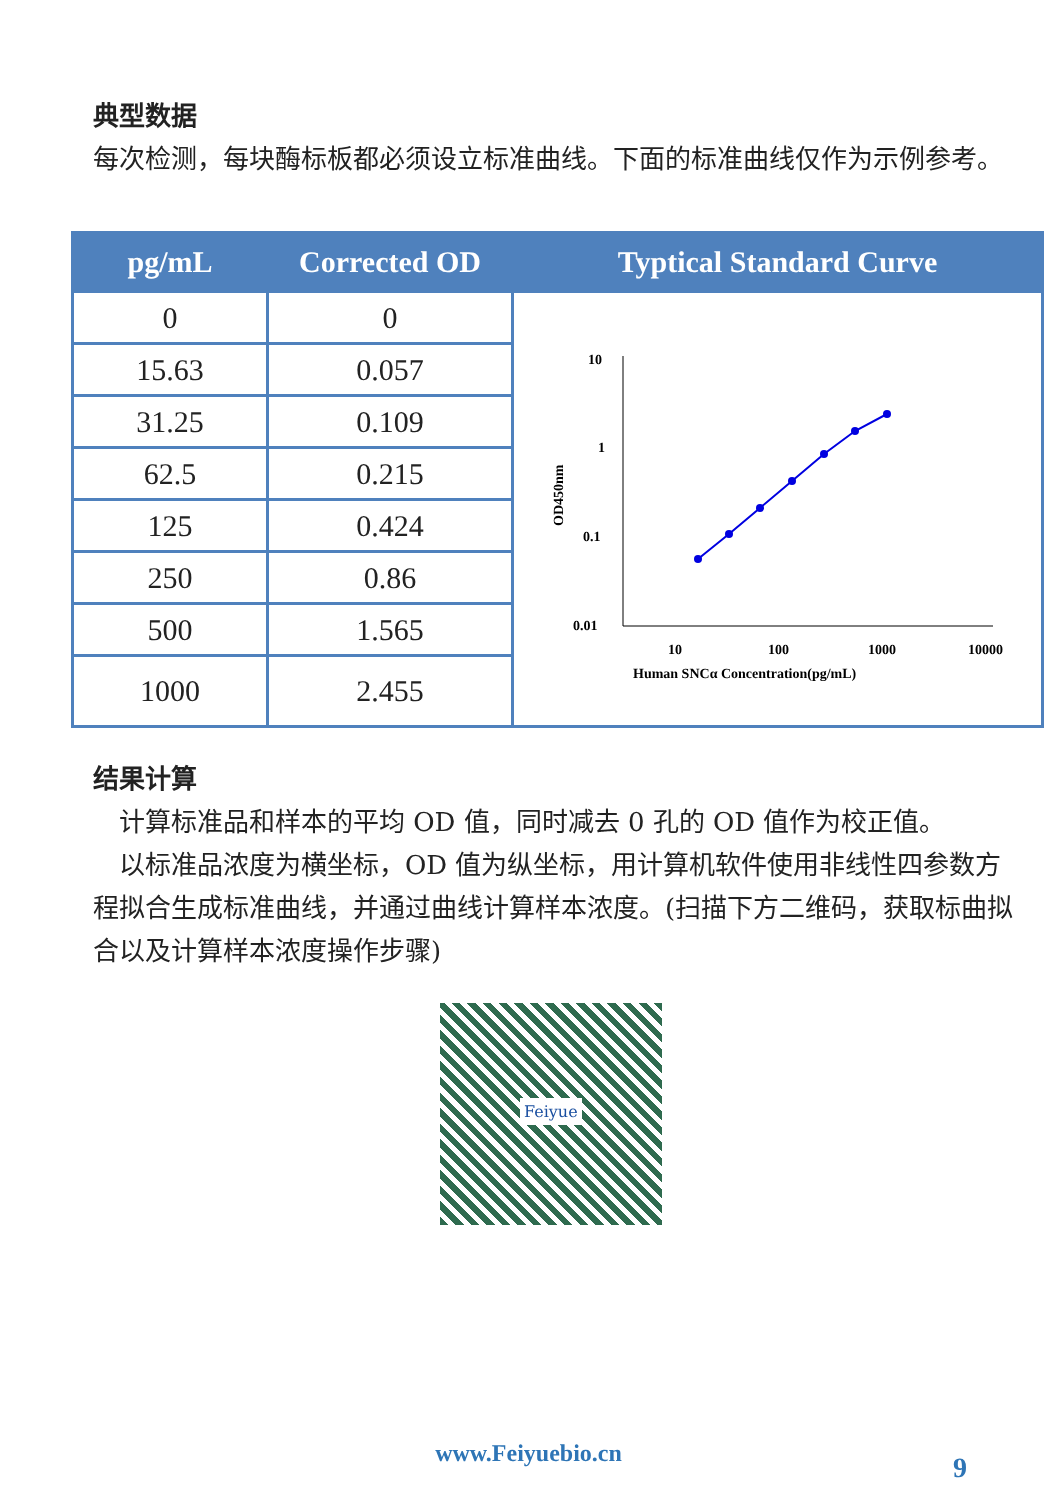典型数据
每次检测，每块酶标板都必须设立标准曲线。下面的标准曲线仅作为示例参考。
| pg/mL | Corrected OD | Typtical Standard Curve |
| --- | --- | --- |
| 0 | 0 | 10 1 0.1 0.01 10 100 1000 10000 Human SNCα Concentration(pg/mL) OD450nm |
| 15.63 | 0.057 | |
| 31.25 | 0.109 | |
| 62.5 | 0.215 | |
| 125 | 0.424 | |
| 250 | 0.86 | |
| 500 | 1.565 | |
| 1000 | 2.455 | |
结果计算
 计算标准品和样本的平均 OD 值，同时减去 0 孔的 OD 值作为校正值。
 以标准品浓度为横坐标，OD 值为纵坐标，用计算机软件使用非线性四参数方程拟合生成标准曲线，并通过曲线计算样本浓度。(扫描下方二维码，获取标曲拟合以及计算样本浓度操作步骤)
Feiyue
www.Feiyuebio.cn 9